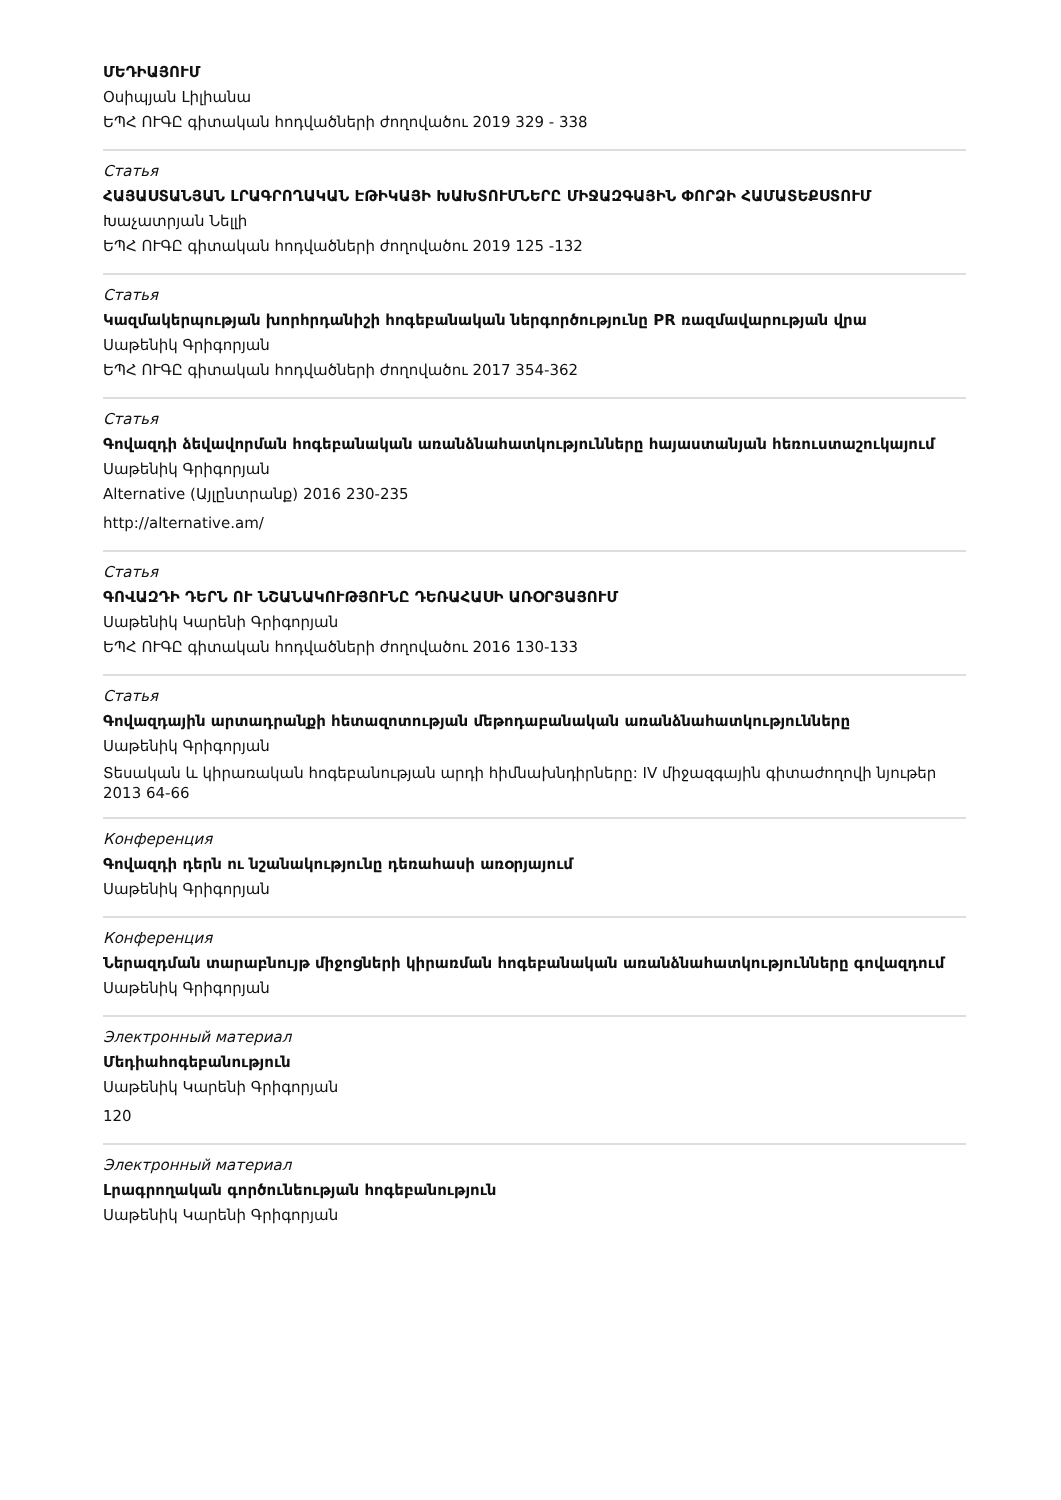ՄԵԴԻԱՅՈՒՄ
Օսիպյան Լիլիանա
ԵՊՀ ՈՒԳԸ գիտական հոդվածների ժողովածու 2019 329 - 338
Статья
ՀԱՅԱՍՏԱՆՅԱՆ ԼՐԱԳՐՈՂԱԿԱՆ ԷԹԻԿԱՅԻ ԽԱԽՏՈՒՄՆԵՐԸ ՄԻՋԱԶԳԱՅԻՆ ՓՈՐՁԻ ՀԱՄԱՏԵՔՍՏՈՒՄ
Խաչատրյան Նելլի
ԵՊՀ ՈՒԳԸ գիտական հոդվածների ժողովածու 2019 125 -132
Статья
Կազմակերպության խորհրդանիշի հոգեբանական ներգործությունը PR ռազմավարության վրա
Սաթենիկ Գրիգորյան
ԵՊՀ ՈՒԳԸ գիտական հոդվածների ժողովածու 2017 354-362
Статья
Գովազդի ձեվավորման հոգեբանական առանձնահատկությունները հայաստանյան հեռուստաշուկայում
Սաթենիկ Գրիգորյան
Alternative (Այլընտրանք) 2016 230-235
http://alternative.am/
Статья
ԳՈՎԱԶԴԻ ԴԵՐՆ ՈՒ ՆՇԱՆԱԿՈՒԹՅՈՒՆԸ ԴԵՌԱՀԱՍԻ ԱՌՕՐՅԱՅՈՒՄ
Սաթենիկ Կարենի Գրիգորյան
ԵՊՀ ՈՒԳԸ գիտական հոդվածների ժողովածու 2016 130-133
Статья
Գովազդային արտադրանքի հետազոտության մեթոդաբանական առանձնահատկությունները
Սաթենիկ Գրիգորյան
Տեսական և կիրառական հոգեբանության արդի հիմնախնդիրները: IV միջազգային գիտաժողովի նյութեր
2013 64-66
Конференция
Գովազդի դերն ու նշանակությունը դեռահասի առօրյայում
Սաթենիկ Գրիգորյան
Конференция
Ներազդման տարաբնույթ միջոցների կիրառման հոգեբանական առանձնահատկությունները գովազդում
Սաթենիկ Գրիգորյան
Электронный материал
Մեդիահոգեբանություն
Սաթենիկ Կարենի Գրիգորյան
120
Электронный материал
Լրագրողական գործունեության հոգեբանություն
Սաթենիկ Կարենի Գրիգորյան